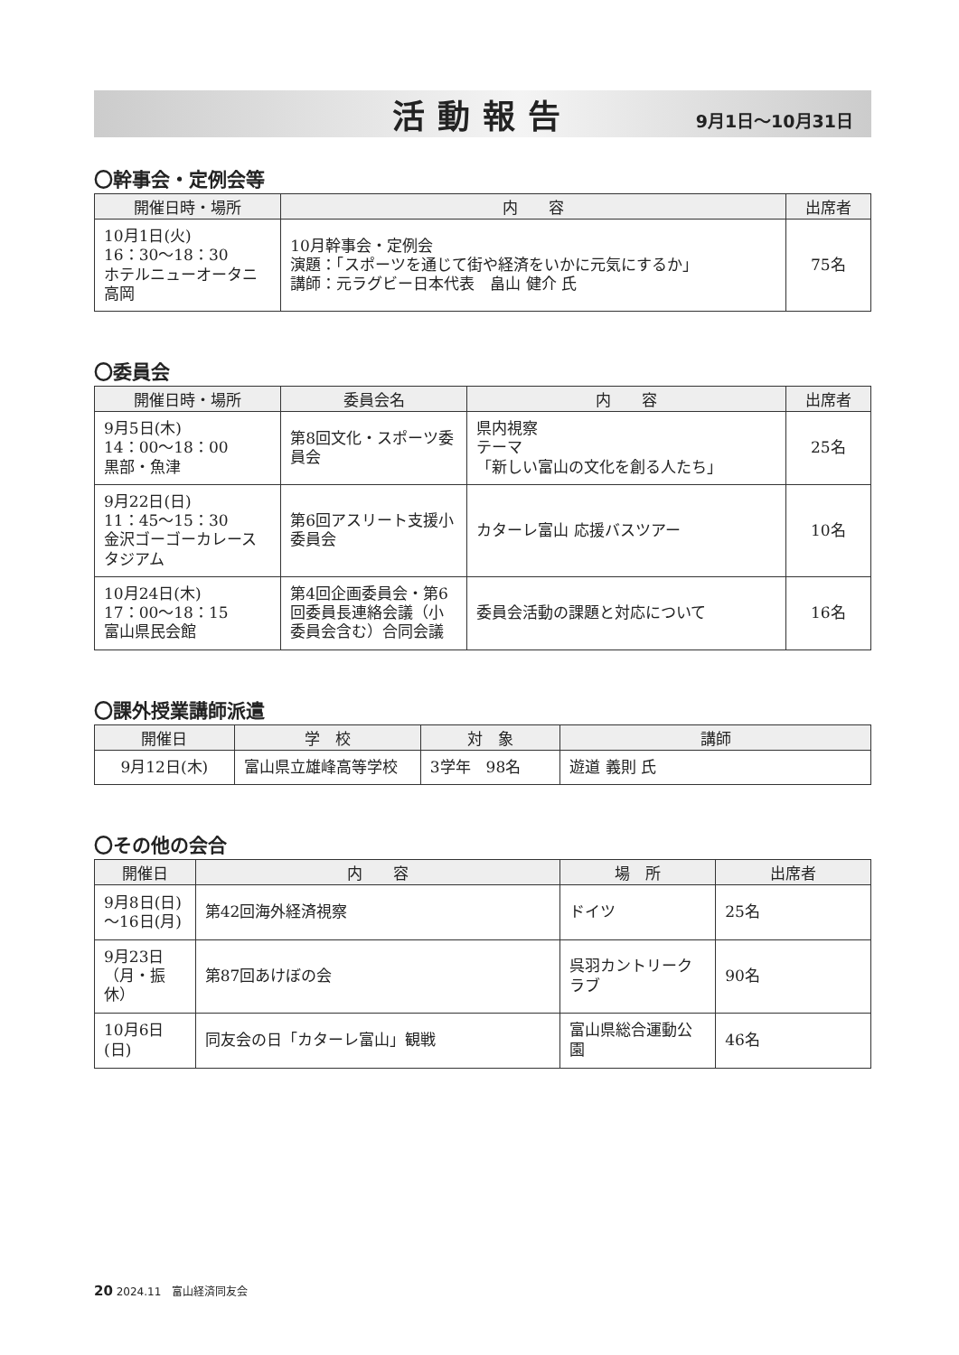活動報告
9月1日～10月31日
〇幹事会・定例会等
| 開催日時・場所 | 内 容 | 出席者 |
| --- | --- | --- |
| 10月1日(火) 16：30～18：30 ホテルニューオータニ高岡 | 10月幹事会・定例会 演題：「スポーツを通じて街や経済をいかに元気にするか」 講師：元ラグビー日本代表 畠山 健介 氏 | 75名 |
〇委員会
| 開催日時・場所 | 委員会名 | 内 容 | 出席者 |
| --- | --- | --- | --- |
| 9月5日(木) 14：00～18：00 黒部・魚津 | 第8回文化・スポーツ委員会 | 県内視察 テーマ 「新しい富山の文化を創る人たち」 | 25名 |
| 9月22日(日) 11：45～15：30 金沢ゴーゴーカレースタジアム | 第6回アスリート支援小委員会 | カターレ富山 応援バスツアー | 10名 |
| 10月24日(木) 17：00～18：15 富山県民会館 | 第4回企画委員会・第6回委員長連絡会議（小委員会含む）合同会議 | 委員会活動の課題と対応について | 16名 |
〇課外授業講師派遣
| 開催日 | 学 校 | 対 象 | 講師 |
| --- | --- | --- | --- |
| 9月12日(木) | 富山県立雄峰高等学校 | 3学年 98名 | 遊道 義則 氏 |
〇その他の会合
| 開催日 | 内 容 | 場 所 | 出席者 |
| --- | --- | --- | --- |
| 9月8日(日) ～16日(月) | 第42回海外経済視察 | ドイツ | 25名 |
| 9月23日 （月・振休） | 第87回あけぼの会 | 呉羽カントリークラブ | 90名 |
| 10月6日(日) | 同友会の日「カターレ富山」観戦 | 富山県総合運動公園 | 46名 |
20 2024.11　富山経済同友会